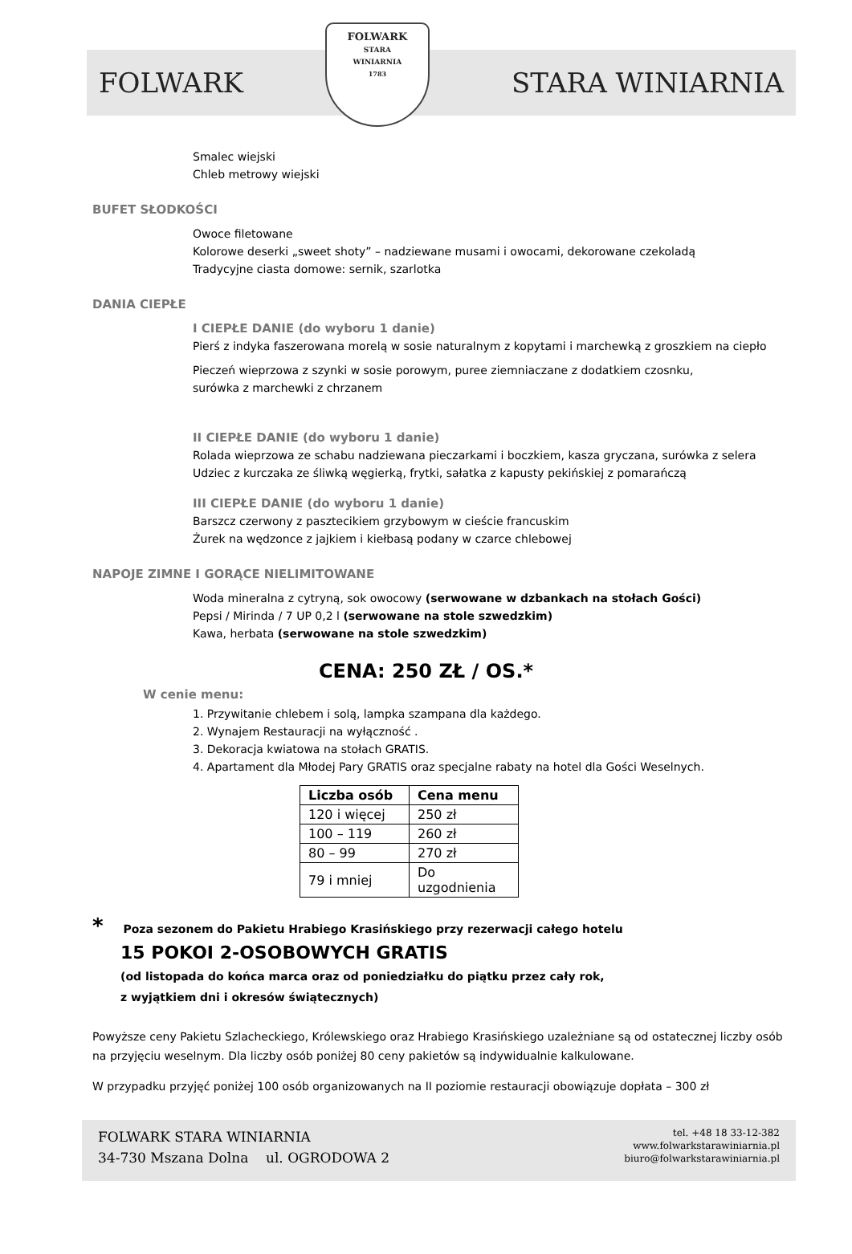FOLWARK
FOLWARK
STARA
WINIARNIA
1783
STARA WINIARNIA
Smalec wiejski
Chleb metrowy wiejski
BUFET SŁODKOŚCI
Owoce filetowane
Kolorowe deserki „sweet shoty” – nadziewane musami i owocami, dekorowane czekoladą
Tradycyjne ciasta domowe: sernik, szarlotka
DANIA CIEPŁE
I CIEPŁE DANIE (do wyboru 1 danie)
Pierś z indyka faszerowana morelą w sosie naturalnym z kopytami i marchewką z groszkiem na ciepło
Pieczeń wieprzowa z szynki w sosie porowym, puree ziemniaczane z dodatkiem czosnku,
surówka z marchewki z chrzanem
II CIEPŁE DANIE (do wyboru 1 danie)
Rolada wieprzowa ze schabu nadziewana pieczarkami i boczkiem, kasza gryczana, surówka z selera
Udziec z kurczaka ze śliwką węgierką, frytki, sałatka z kapusty pekińskiej z pomarańczą
III CIEPŁE DANIE (do wyboru 1 danie)
Barszcz czerwony z pasztecikiem grzybowym w cieście francuskim
Żurek na wędzonce z jajkiem i kiełbasą podany w czarce chlebowej
NAPOJE ZIMNE I GORĄCE NIELIMITOWANE
Woda mineralna z cytryną, sok owocowy (serwowane w dzbankach na stołach Gości)
Pepsi / Mirinda / 7 UP 0,2 l (serwowane na stole szwedzkim)
Kawa, herbata (serwowane na stole szwedzkim)
CENA: 250 ZŁ / OS.*
W cenie menu:
1. Przywitanie chlebem i solą, lampka szampana dla każdego.
2. Wynajem Restauracji na wyłączność .
3. Dekoracja kwiatowa na stołach GRATIS.
4. Apartament dla Młodej Pary GRATIS oraz specjalne rabaty na hotel dla Gości Weselnych.
| Liczba osób | Cena menu |
| --- | --- |
| 120 i więcej | 250 zł |
| 100 – 119 | 260 zł |
| 80 – 99 | 270 zł |
| 79 i mniej | Do uzgodnienia |
* Poza sezonem do Pakietu Hrabiego Krasińskiego przy rezerwacji całego hotelu
15 POKOI 2-OSOBOWYCH GRATIS
(od listopada do końca marca oraz od poniedziałku do piątku przez cały rok,
z wyjątkiem dni i okresów świątecznych)
Powyższe ceny Pakietu Szlacheckiego, Królewskiego oraz Hrabiego Krasińskiego uzależniane są od ostatecznej liczby osób na przyjęciu weselnym. Dla liczby osób poniżej 80 ceny pakietów są indywidualnie kalkulowane.
W przypadku przyjęć poniżej 100 osób organizowanych na II poziomie restauracji obowiązuje dopłata – 300 zł
FOLWARK STARA WINIARNIA
34-730 Mszana Dolna ul. OGRODOWA 2
tel. +48 18 33-12-382
www.folwarkstarawiniarnia.pl
biuro@folwarkstarawiniarnia.pl